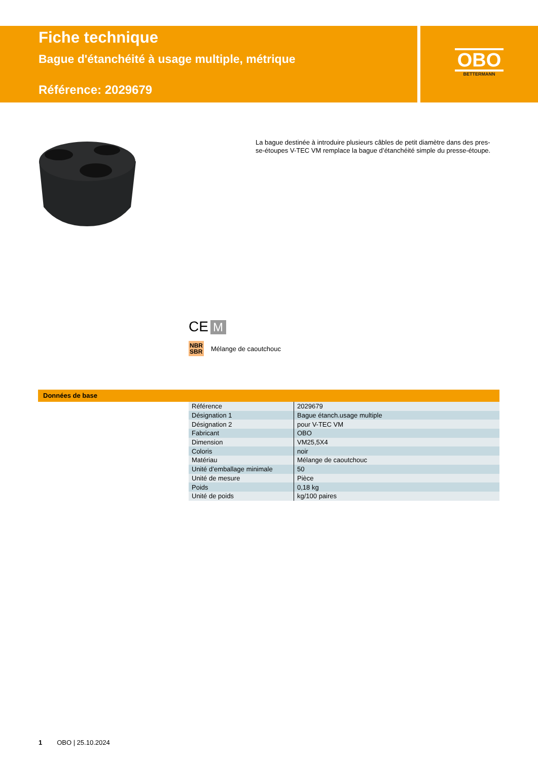Fiche technique
Bague d'étanchéité à usage multiple, métrique
Référence: 2029679
OBO
BETTERMANN
La bague destinée à introduire plusieurs câbles de petit diamètre dans des pres-se-étoupes V-TEC VM remplace la bague d’étanchéité simple du presse-étoupe.
CE M
NBR
SBR Mélange de caoutchouc
Données de base
| Référence | 2029679 |
| Désignation 1 | Bague étanch.usage multiple |
| Désignation 2 | pour V-TEC VM |
| Fabricant | OBO |
| Dimension | VM25,5X4 |
| Coloris | noir |
| Matériau | Mélange de caoutchouc |
| Unité d’emballage minimale | 50 |
| Unité de mesure | Pièce |
| Poids | 0,18 kg |
| Unité de poids | kg/100 paires |
1 OBO | 25.10.2024